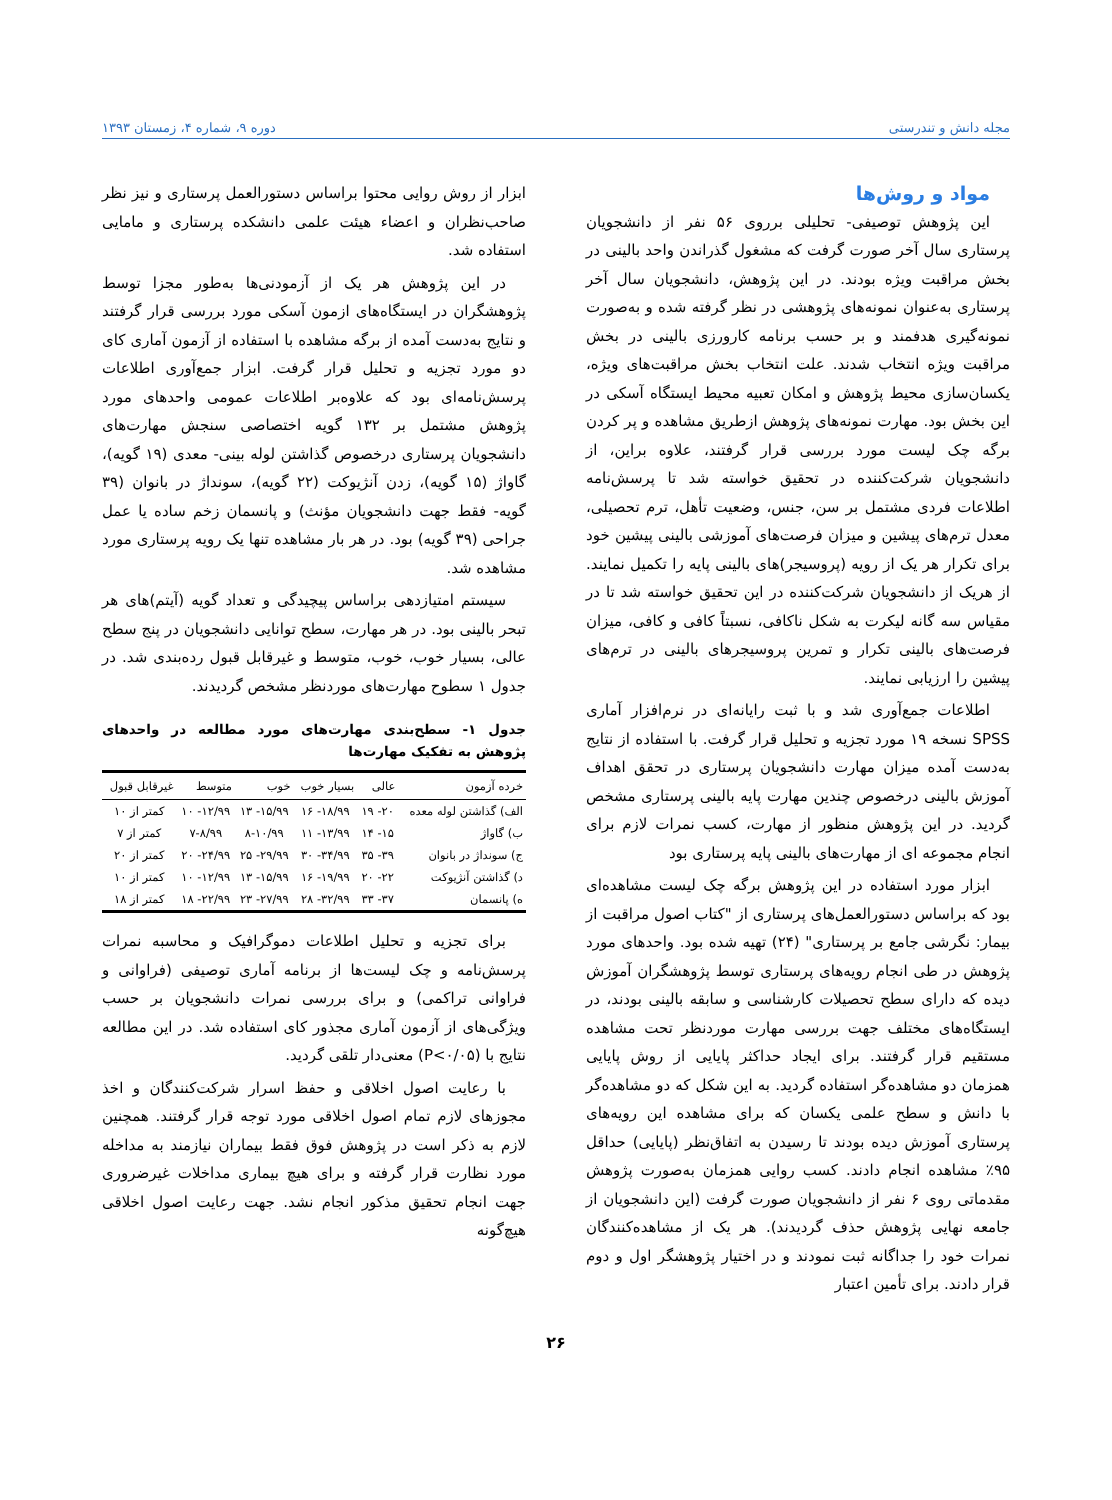مجله دانش و تندرستی دوره ۹، شماره ۴، زمستان ۱۳۹۳
مواد و روش‌ها
این پژوهش توصیفی- تحلیلی برروی ۵۶ نفر از دانشجویان پرستاری سال آخر صورت گرفت که مشغول گذراندن واحد بالینی در بخش مراقبت ویژه بودند. در این پژوهش، دانشجویان سال آخر پرستاری به‌عنوان نمونه‌های پژوهشی در نظر گرفته شده و به‌صورت نمونه‌گیری هدفمند و بر حسب برنامه کارورزی بالینی در بخش مراقبت ویژه انتخاب شدند. علت انتخاب بخش مراقبت‌های ویژه، یکسان‌سازی محیط پژوهش و امکان تعبیه محیط ایستگاه آسکی در این بخش بود. مهارت نمونه‌های پژوهش ازطریق مشاهده و پر کردن برگه چک لیست مورد بررسی قرار گرفتند، علاوه براین، از دانشجویان شرکت‌کننده در تحقیق خواسته شد تا پرسش‌نامه اطلاعات فردی مشتمل بر سن، جنس، وضعیت تأهل، ترم تحصیلی، معدل ترم‌های پیشین و میزان فرصت‌های آموزشی بالینی پیشین خود برای تکرار هر یک از رویه (پروسیجر)های بالینی پایه را تکمیل نمایند. از هریک از دانشجویان شرکت‌کننده در این تحقیق خواسته شد تا در مقیاس سه گانه لیکرت به شکل ناکافی، نسبتاً کافی و کافی، میزان فرصت‌های بالینی تکرار و تمرین پروسیجرهای بالینی در ترم‌های پیشین را ارزیابی نمایند.
اطلاعات جمع‌آوری شد و با ثبت رایانه‌ای در نرم‌افزار آماری SPSS نسخه ۱۹ مورد تجزیه و تحلیل قرار گرفت. با استفاده از نتایج به‌دست آمده میزان مهارت دانشجویان پرستاری در تحقق اهداف آموزش بالینی درخصوص چندین مهارت پایه بالینی پرستاری مشخص گردید. در این پژوهش منظور از مهارت، کسب نمرات لازم برای انجام مجموعه ای از مهارت‌های بالینی پایه پرستاری بود
ابزار مورد استفاده در این پژوهش برگه چک لیست مشاهده‌ای بود که براساس دستورالعمل‌های پرستاری از "کتاب اصول مراقبت از بیمار: نگرشی جامع بر پرستاری" (۲۴) تهیه شده بود. واحدهای مورد پژوهش در طی انجام رویه‌های پرستاری توسط پژوهشگران آموزش دیده که دارای سطح تحصیلات کارشناسی و سابقه بالینی بودند، در ایستگاه‌های مختلف جهت بررسی مهارت موردنظر تحت مشاهده مستقیم قرار گرفتند. برای ایجاد حداکثر پایایی از روش پایایی همزمان دو مشاهده‌گر استفاده گردید. به این شکل که دو مشاهده‌گر با دانش و سطح علمی یکسان که برای مشاهده این رویه‌های پرستاری آموزش دیده بودند تا رسیدن به اتفاق‌نظر (پایایی) حداقل ۹۵٪ مشاهده انجام دادند. کسب روایی همزمان به‌صورت پژوهش مقدماتی روی ۶ نفر از دانشجویان صورت گرفت (این دانشجویان از جامعه نهایی پژوهش حذف گردیدند). هر یک از مشاهده‌کنندگان نمرات خود را جداگانه ثبت نمودند و در اختیار پژوهشگر اول و دوم قرار دادند. برای تأمین اعتبار
ابزار از روش روایی محتوا براساس دستورالعمل پرستاری و نیز نظر صاحب‌نظران و اعضاء هیئت علمی دانشکده پرستاری و مامایی استفاده شد.
در این پژوهش هر یک از آزمودنی‌ها به‌طور مجزا توسط پژوهشگران در ایستگاه‌های ازمون آسکی مورد بررسی قرار گرفتند و نتایج به‌دست آمده از برگه مشاهده با استفاده از آزمون آماری کای دو مورد تجزیه و تحلیل قرار گرفت. ابزار جمع‌آوری اطلاعات پرسش‌نامه‌ای بود که علاوه‌بر اطلاعات عمومی واحدهای مورد پژوهش مشتمل بر ۱۳۲ گویه اختصاصی سنجش مهارت‌های دانشجویان پرستاری درخصوص گذاشتن لوله بینی- معدی (۱۹ گویه)، گاواژ (۱۵ گویه)، زدن آنژیوکت (۲۲ گویه)، سونداژ در بانوان (۳۹ گویه- فقط جهت دانشجویان مؤنث) و پانسمان زخم ساده یا عمل جراحی (۳۹ گویه) بود. در هر بار مشاهده تنها یک رویه پرستاری مورد مشاهده شد.
سیستم امتیازدهی براساس پیچیدگی و تعداد گویه (آیتم)های هر تبحر بالینی بود. در هر مهارت، سطح توانایی دانشجویان در پنج سطح عالی، بسیار خوب، خوب، متوسط و غیرقابل قبول رده‌بندی شد. در جدول ۱ سطوح مهارت‌های موردنظر مشخص گردیدند.
جدول ۱- سطح‌بندی مهارت‌های مورد مطالعه در واحدهای پژوهش به تفکیک مهارت‌ها
| خرده آزمون | عالی | بسیار خوب | خوب | متوسط | غیرقابل قبول |
| --- | --- | --- | --- | --- | --- |
| الف) گذاشتن لوله معده | ۲۰- ۱۹ | ۱۸/۹۹- ۱۶ | ۱۵/۹۹- ۱۳ | ۱۲/۹۹- ۱۰ | کمتر از ۱۰ |
| ب) گاواژ | ۱۵- ۱۴ | ۱۳/۹۹- ۱۱ | ۸-۱۰/۹۹ | ۷-۸/۹۹ | کمتر از ۷ |
| ج) سونداژ در بانوان | ۳۹- ۳۵ | ۳۴/۹۹- ۳۰ | ۲۹/۹۹- ۲۵ | ۲۴/۹۹- ۲۰ | کمتر از ۲۰ |
| د) گذاشتن آنژیوکت | ۲۲- ۲۰ | ۱۹/۹۹- ۱۶ | ۱۵/۹۹- ۱۳ | ۱۲/۹۹- ۱۰ | کمتر از ۱۰ |
| ه) پانسمان | ۳۷- ۳۳ | ۳۲/۹۹- ۲۸ | ۲۷/۹۹- ۲۳ | ۲۲/۹۹- ۱۸ | کمتر از ۱۸ |
برای تجزیه و تحلیل اطلاعات دموگرافیک و محاسبه نمرات پرسش‌نامه و چک لیست‌ها از برنامه آماری توصیفی (فراوانی و فراوانی تراکمی) و برای بررسی نمرات دانشجویان بر حسب ویژگی‌های از آزمون آماری مجذور کای استفاده شد. در این مطالعه نتایج با (P<۰/۰۵) معنی‌دار تلقی گردید.
با رعایت اصول اخلاقی و حفظ اسرار شرکت‌کنندگان و اخذ مجوزهای لازم تمام اصول اخلاقی مورد توجه قرار گرفتند. همچنین لازم به ذکر است در پژوهش فوق فقط بیماران نیازمند به مداخله مورد نظارت قرار گرفته و برای هیچ بیماری مداخلات غیرضروری جهت انجام تحقیق مذکور انجام نشد. جهت رعایت اصول اخلاقی هیچ‌گونه
۲۶